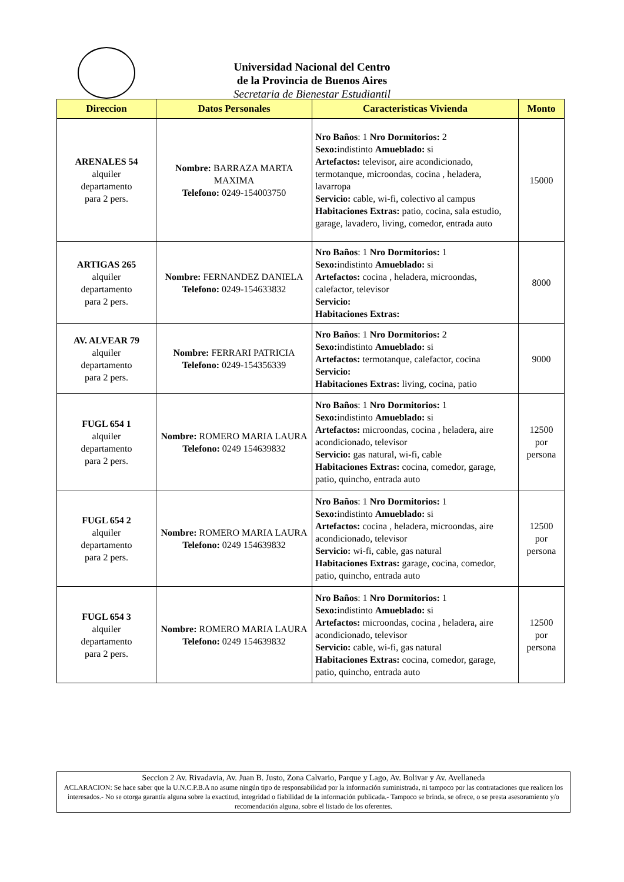Universidad Nacional del Centro
de la Provincia de Buenos Aires
Secretaria de Bienestar Estudiantil
| Direccion | Datos Personales | Caracteristicas Vivienda | Monto |
| --- | --- | --- | --- |
| ARENALES 54 alquiler departamento para 2 pers. | Nombre: BARRAZA MARTA MAXIMA Telefono: 0249-154003750 | Nro Baños : 1 Nro Dormitorios: 2 Sexo: indistinto Amueblado: si Artefactos: televisor, aire acondicionado, termotanque, microondas, cocina , heladera, lavarropa Servicio: cable, wi-fi, colectivo al campus Habitaciones Extras: patio, cocina, sala estudio, garage, lavadero, living, comedor, entrada auto | 15000 |
| ARTIGAS 265 alquiler departamento para 2 pers. | Nombre: FERNANDEZ DANIELA Telefono: 0249-154633832 | Nro Baños : 1 Nro Dormitorios: 1 Sexo: indistinto Amueblado: si Artefactos: cocina , heladera, microondas, calefactor, televisor Servicio: Habitaciones Extras: | 8000 |
| AV. ALVEAR 79 alquiler departamento para 2 pers. | Nombre: FERRARI PATRICIA Telefono: 0249-154356339 | Nro Baños : 1 Nro Dormitorios: 2 Sexo: indistinto Amueblado: si Artefactos: termotanque, calefactor, cocina Servicio: Habitaciones Extras: living, cocina, patio | 9000 |
| FUGL 654 1 alquiler departamento para 2 pers. | Nombre: ROMERO MARIA LAURA Telefono: 0249 154639832 | Nro Baños : 1 Nro Dormitorios: 1 Sexo: indistinto Amueblado: si Artefactos: microondas, cocina , heladera, aire acondicionado, televisor Servicio: gas natural, wi-fi, cable Habitaciones Extras: cocina, comedor, garage, patio, quincho, entrada auto | 12500 por persona |
| FUGL 654 2 alquiler departamento para 2 pers. | Nombre: ROMERO MARIA LAURA Telefono: 0249 154639832 | Nro Baños : 1 Nro Dormitorios: 1 Sexo: indistinto Amueblado: si Artefactos: cocina , heladera, microondas, aire acondicionado, televisor Servicio: wi-fi, cable, gas natural Habitaciones Extras: garage, cocina, comedor, patio, quincho, entrada auto | 12500 por persona |
| FUGL 654 3 alquiler departamento para 2 pers. | Nombre: ROMERO MARIA LAURA Telefono: 0249 154639832 | Nro Baños : 1 Nro Dormitorios: 1 Sexo: indistinto Amueblado: si Artefactos: microondas, cocina , heladera, aire acondicionado, televisor Servicio: cable, wi-fi, gas natural Habitaciones Extras: cocina, comedor, garage, patio, quincho, entrada auto | 12500 por persona |
Seccion 2 Av. Rivadavia, Av. Juan B. Justo, Zona Calvario, Parque y Lago, Av. Bolivar y Av. Avellaneda
ACLARACION: Se hace saber que la U.N.C.P.B.A no asume ningún tipo de responsabilidad por la información suministrada, ni tampoco por las contrataciones que realicen los interesados.- No se otorga garantía alguna sobre la exactitud, integridad o fiabilidad de la información publicada.- Tampoco se brinda, se ofrece, o se presta asesoramiento y/o recomendación alguna, sobre el listado de los oferentes.